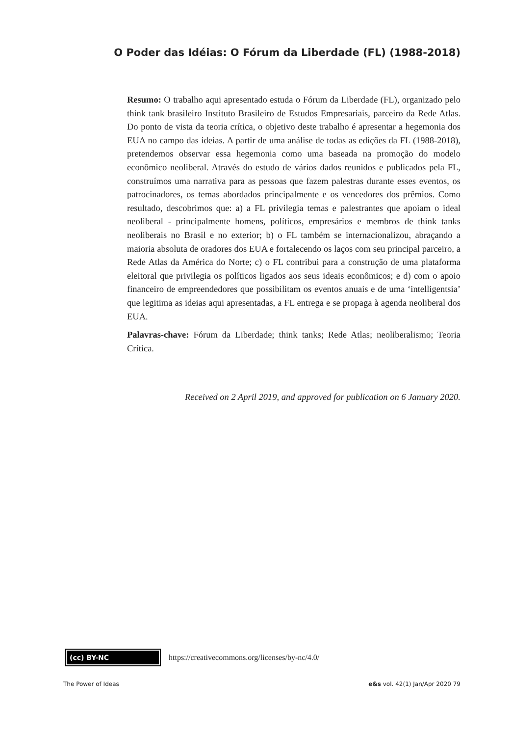O Poder das Idéias: O Fórum da Liberdade (FL) (1988-2018)
Resumo: O trabalho aqui apresentado estuda o Fórum da Liberdade (FL), organizado pelo think tank brasileiro Instituto Brasileiro de Estudos Empresariais, parceiro da Rede Atlas. Do ponto de vista da teoria crítica, o objetivo deste trabalho é apresentar a hegemonia dos EUA no campo das ideias. A partir de uma análise de todas as edições da FL (1988-2018), pretendemos observar essa hegemonia como uma baseada na promoção do modelo econômico neoliberal. Através do estudo de vários dados reunidos e publicados pela FL, construímos uma narrativa para as pessoas que fazem palestras durante esses eventos, os patrocinadores, os temas abordados principalmente e os vencedores dos prêmios. Como resultado, descobrimos que: a) a FL privilegia temas e palestrantes que apoiam o ideal neoliberal - principalmente homens, políticos, empresários e membros de think tanks neoliberais no Brasil e no exterior; b) o FL também se internacionalizou, abraçando a maioria absoluta de oradores dos EUA e fortalecendo os laços com seu principal parceiro, a Rede Atlas da América do Norte; c) o FL contribui para a construção de uma plataforma eleitoral que privilegia os políticos ligados aos seus ideais econômicos; e d) com o apoio financeiro de empreendedores que possibilitam os eventos anuais e de uma ‘intelligentsia’ que legitima as ideias aqui apresentadas, a FL entrega e se propaga à agenda neoliberal dos EUA.
Palavras-chave: Fórum da Liberdade; think tanks; Rede Atlas; neoliberalismo; Teoria Crítica.
Received on 2 April 2019, and approved for publication on 6 January 2020.
(cc) BY-NC
https://creativecommons.org/licenses/by-nc/4.0/
The Power of Ideas e&s vol. 42(1) Jan/Apr 2020 79